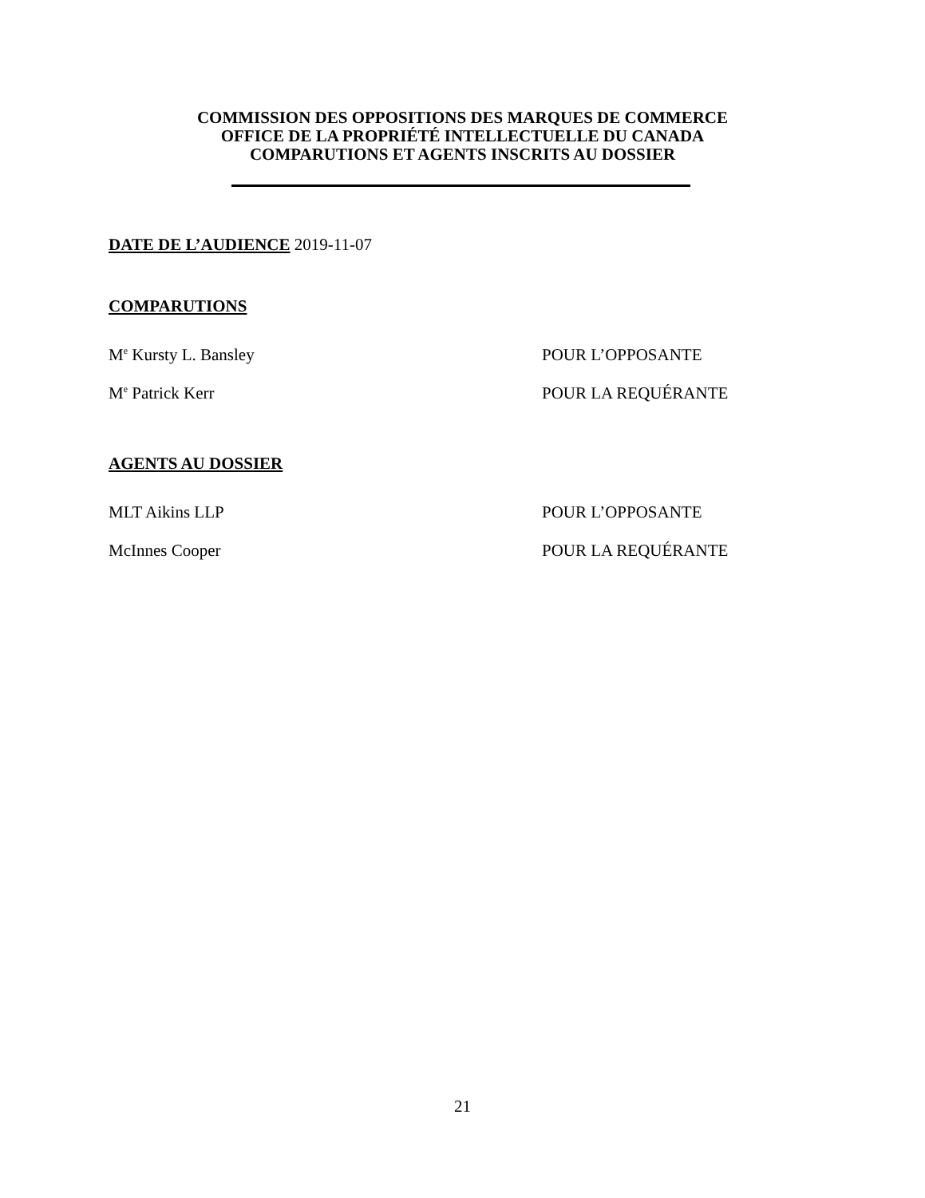COMMISSION DES OPPOSITIONS DES MARQUES DE COMMERCE
OFFICE DE LA PROPRIÉTÉ INTELLECTUELLE DU CANADA
COMPARUTIONS ET AGENTS INSCRITS AU DOSSIER
DATE DE L’AUDIENCE 2019-11-07
COMPARUTIONS
M<sup>e</sup> Kursty L. Bansley POUR L’OPPOSANTE
M<sup>e</sup> Patrick Kerr POUR LA REQUÉRANTE
AGENTS AU DOSSIER
MLT Aikins LLP POUR L’OPPOSANTE
McInnes Cooper POUR LA REQUÉRANTE
21